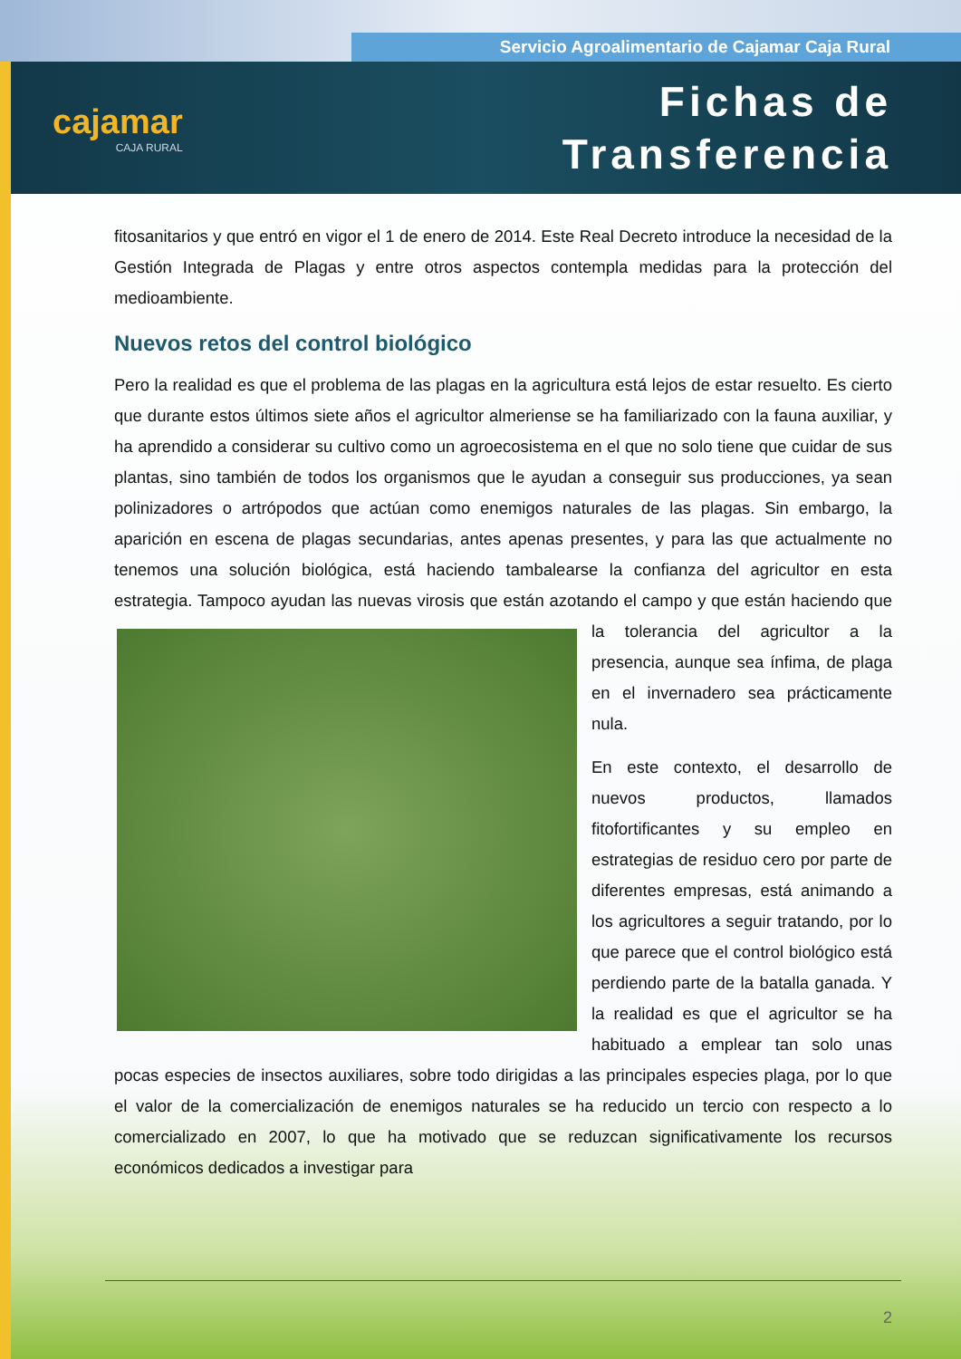Servicio Agroalimentario de Cajamar Caja Rural
cajamar
CAJA RURAL
Fichas de
Transferencia
fitosanitarios y que entró en vigor el 1 de enero de 2014. Este Real Decreto introduce la necesidad de la Gestión Integrada de Plagas y entre otros aspectos contempla medidas para la protección del medioambiente.
Nuevos retos del control biológico
Pero la realidad es que el problema de las plagas en la agricultura está lejos de estar resuelto. Es cierto que durante estos últimos siete años el agricultor almeriense se ha familiarizado con la fauna auxiliar, y ha aprendido a considerar su cultivo como un agroecosistema en el que no solo tiene que cuidar de sus plantas, sino también de todos los organismos que le ayudan a conseguir sus producciones, ya sean polinizadores o artrópodos que actúan como enemigos naturales de las plagas. Sin embargo, la aparición en escena de plagas secundarias, antes apenas presentes, y para las que actualmente no tenemos una solución biológica, está haciendo tambalearse la confianza del agricultor en esta estrategia. Tampoco ayudan las nuevas virosis que están azotando el campo y que están haciendo que la tolerancia del agricultor a la presencia, aunque sea ínfima, de plaga en el invernadero sea prácticamente nula.
En este contexto, el desarrollo de nuevos productos, llamados fitofortificantes y su empleo en estrategias de residuo cero por parte de diferentes empresas, está animando a los agricultores a seguir tratando, por lo que parece que el control biológico está perdiendo parte de la batalla ganada. Y la realidad es que el agricultor se ha habituado a emplear tan solo unas pocas especies de insectos auxiliares, sobre todo dirigidas a las principales especies plaga, por lo que el valor de la comercialización de enemigos naturales se ha reducido un tercio con respecto a lo comercializado en 2007, lo que ha motivado que se reduzcan significativamente los recursos económicos dedicados a investigar para
2